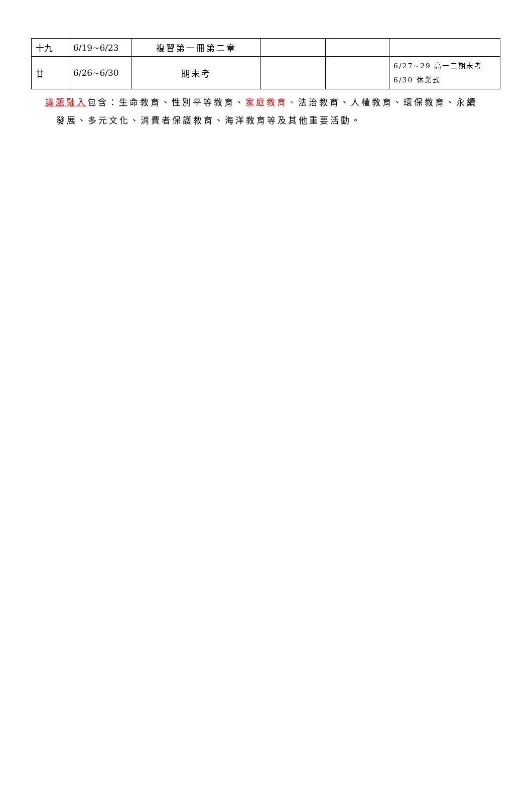| 十九 | 6/19~6/23 | 複習第一冊第二章 | | | |
| 廿 | 6/26~6/30 | 期末考 | | | 6/27~29 高一二期末考 6/30 休業式 |
議題融入包含：生命教育、性別平等教育、家庭教育、法治教育、人權教育、環保教育、永續
發展、多元文化、消費者保護教育、海洋教育等及其他重要活動。